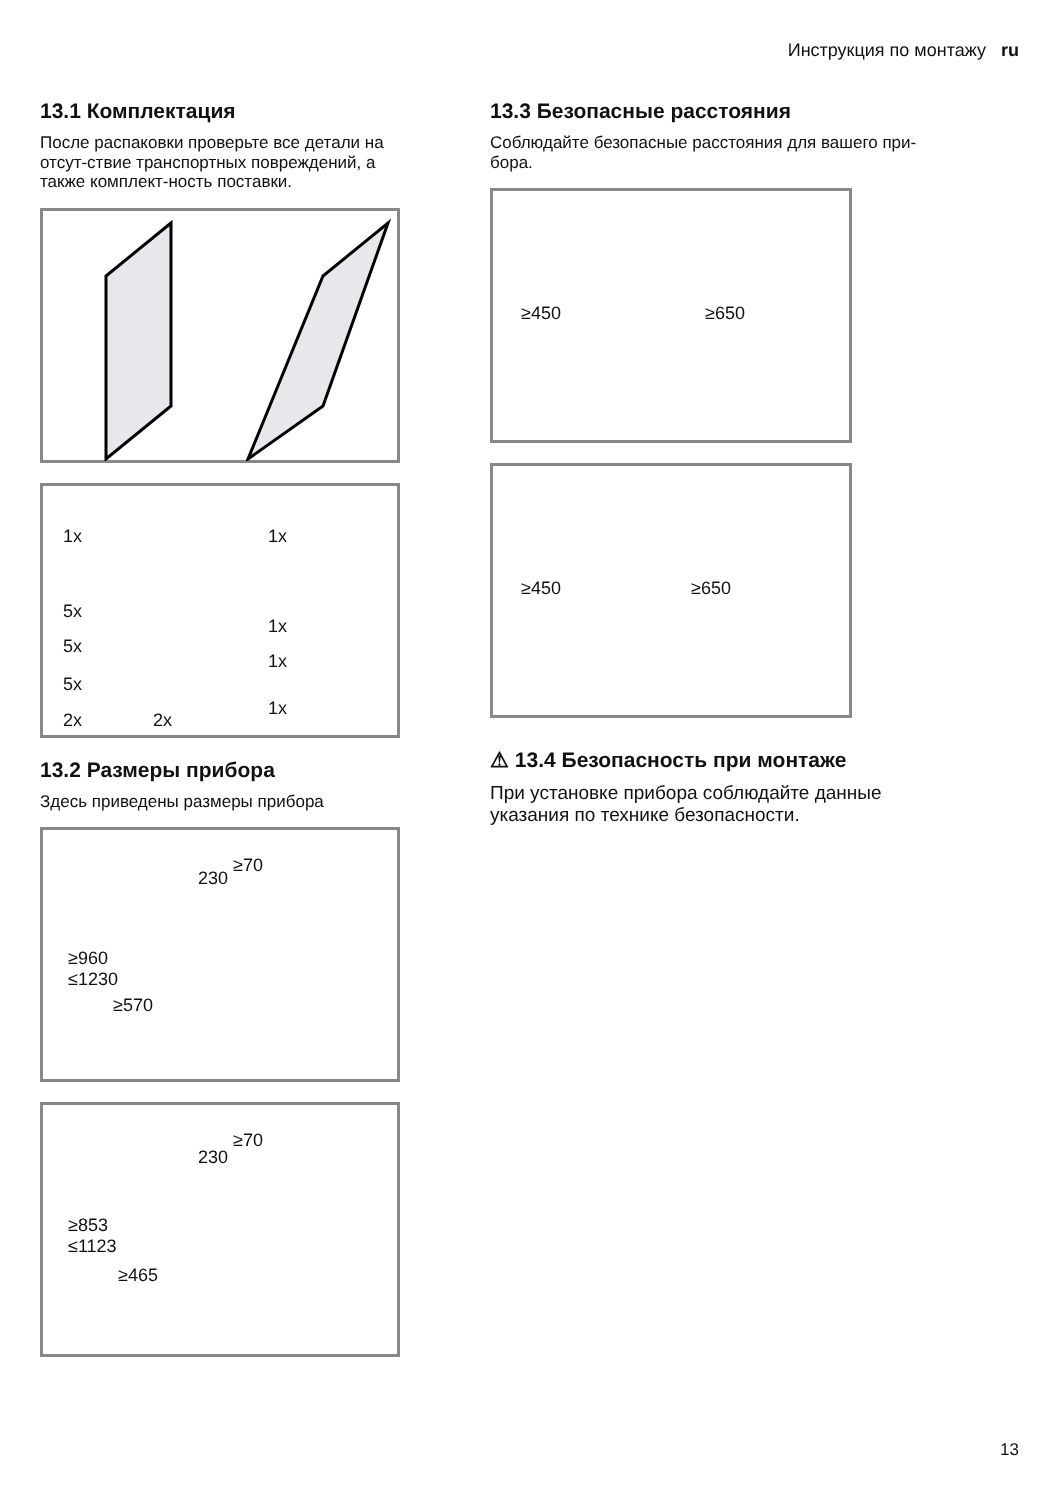Инструкция по монтажу ru
13.1 Комплектация
После распаковки проверьте все детали на отсут-ствие транспортных повреждений, а также комплект-ность поставки.
1x 1x
5x
1x
5x
1x
5x
2x 2x
1x
13.2 Размеры прибора
Здесь приведены размеры прибора
≥70
230
≥960
≤1230
≥570
≥70
230
≥853
≤1123
≥465
13.3 Безопасные расстояния
Соблюдайте безопасные расстояния для вашего при-бора.
≥450 ≥650
≥450 ≥650
⚠ 13.4 Безопасность при монтаже
При установке прибора соблюдайте данные указания по технике безопасности.
13